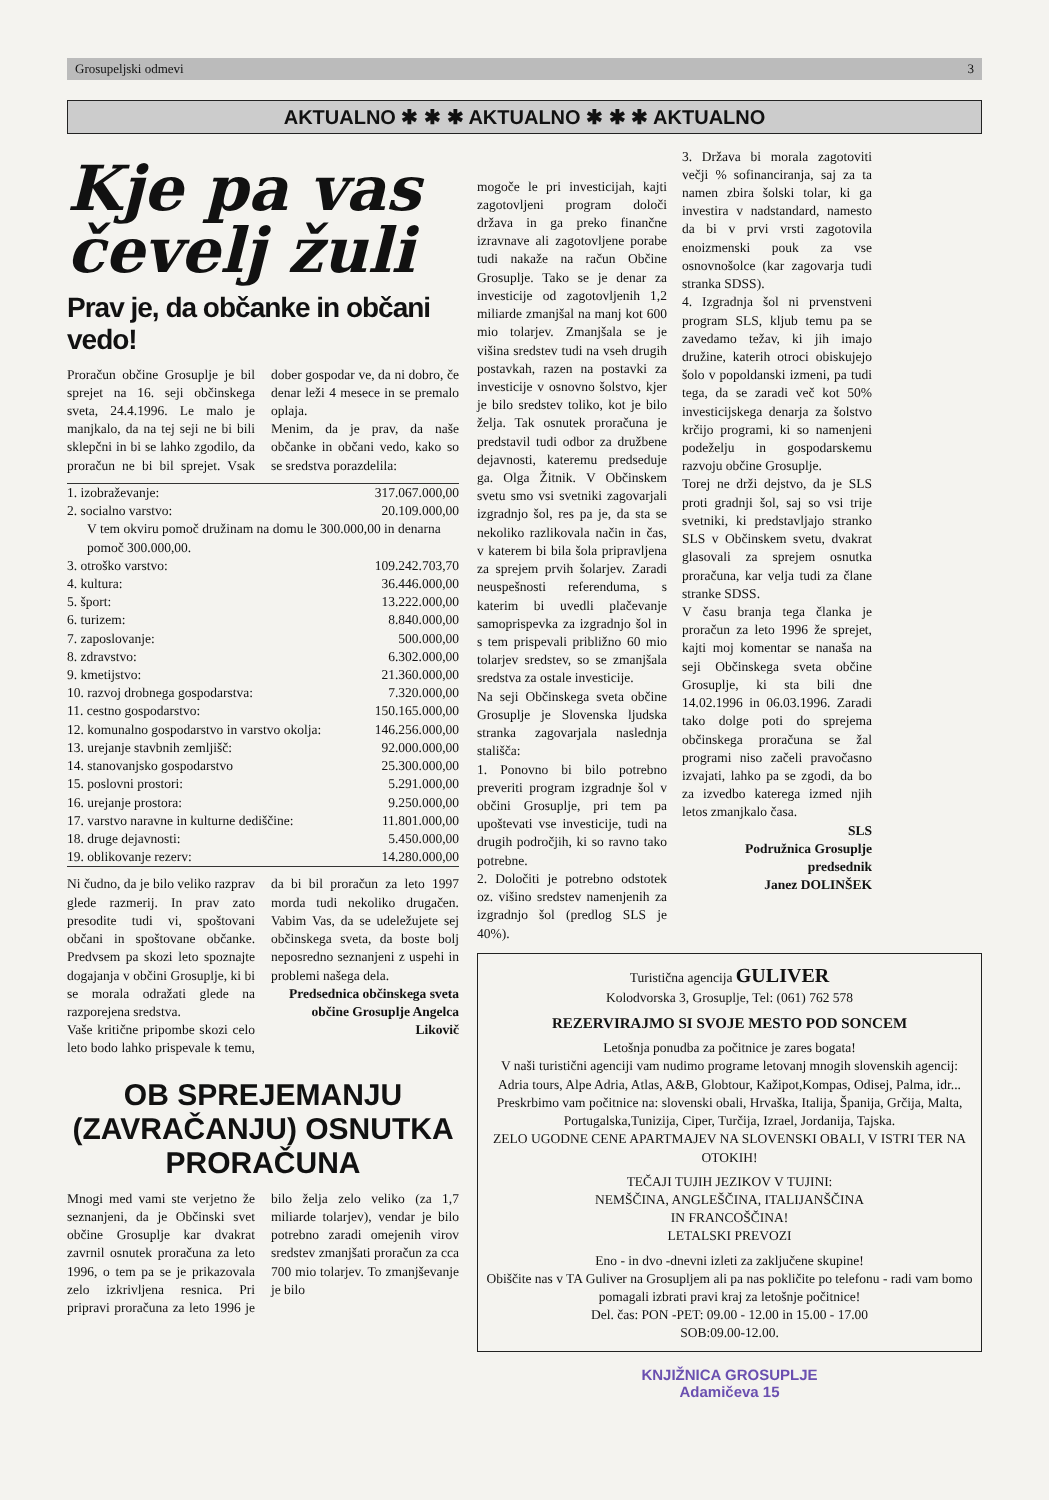Grosupeljski odmevi 3
AKTUALNO ✱ ✱ ✱ AKTUALNO ✱ ✱ ✱ AKTUALNO
Kje pa vas čevelj žuli
Prav je, da občanke in občani vedo!
Proračun občine Grosuplje je bil sprejet na 16. seji občinskega sveta, 24.4.1996. Le malo je manjkalo, da na tej seji ne bi bili sklepčni in bi se lahko zgodilo, da proračun ne bi bil sprejet. Vsak dober gospodar ve, da ni dobro, če denar leži 4 mesece in se premalo oplaja.
Menim, da je prav, da naše občanke in občani vedo, kako so se sredstva porazdelila:
| 1. izobraževanje: | 317.067.000,00 |
| 2. socialno varstvo: | 20.109.000,00 |
| V tem okviru pomoč družinam na domu le 300.000,00 in denarna pomoč 300.000,00. | |
| 3. otroško varstvo: | 109.242.703,70 |
| 4. kultura: | 36.446.000,00 |
| 5. šport: | 13.222.000,00 |
| 6. turizem: | 8.840.000,00 |
| 7. zaposlovanje: | 500.000,00 |
| 8. zdravstvo: | 6.302.000,00 |
| 9. kmetijstvo: | 21.360.000,00 |
| 10. razvoj drobnega gospodarstva: | 7.320.000,00 |
| 11. cestno gospodarstvo: | 150.165.000,00 |
| 12. komunalno gospodarstvo in varstvo okolja: | 146.256.000,00 |
| 13. urejanje stavbnih zemljišč: | 92.000.000,00 |
| 14. stanovanjsko gospodarstvo | 25.300.000,00 |
| 15. poslovni prostori: | 5.291.000,00 |
| 16. urejanje prostora: | 9.250.000,00 |
| 17. varstvo naravne in kulturne dediščine: | 11.801.000,00 |
| 18. druge dejavnosti: | 5.450.000,00 |
| 19. oblikovanje rezerv: | 14.280.000,00 |
Ni čudno, da je bilo veliko razprav glede razmerij. In prav zato presodite tudi vi, spoštovani občani in spoštovane občanke. Predvsem pa skozi leto spoznajte dogajanja v občini Grosuplje, ki bi se morala odražati glede na razporejena sredstva.
Vaše kritične pripombe skozi celo leto bodo lahko prispevale k temu, da bi bil proračun za leto 1997 morda tudi nekoliko drugačen. Vabim Vas, da se udeležujete sej občinskega sveta, da boste bolj neposredno seznanjeni z uspehi in problemi našega dela.
Predsednica občinskega sveta občine Grosuplje Angelca Likovič
OB SPREJEMANJU (ZAVRAČANJU) OSNUTKA PRORAČUNA
Mnogi med vami ste verjetno že seznanjeni, da je Občinski svet občine Grosuplje kar dvakrat zavrnil osnutek proračuna za leto 1996, o tem pa se je prikazovala zelo izkrivljena resnica. Pri pripravi proračuna za leto 1996 je bilo želja zelo veliko (za 1,7 miliarde tolarjev), vendar je bilo potrebno zaradi omejenih virov sredstev zmanjšati proračun za cca 700 mio tolarjev. To zmanjševanje je bilo
mogoče le pri investicijah, kajti zagotovljeni program določi država in ga preko finančne izravnave ali zagotovljene porabe tudi nakaže na račun Občine Grosuplje. Tako se je denar za investicije od zagotovljenih 1,2 miliarde zmanjšal na manj kot 600 mio tolarjev. Zmanjšala se je višina sredstev tudi na vseh drugih postavkah, razen na postavki za investicije v osnovno šolstvo, kjer je bilo sredstev toliko, kot je bilo želja. Tak osnutek proračuna je predstavil tudi odbor za družbene dejavnosti, kateremu predseduje ga. Olga Žitnik. V Občinskem svetu smo vsi svetniki zagovarjali izgradnjo šol, res pa je, da sta se nekoliko razlikovala način in čas, v katerem bi bila šola pripravljena za sprejem prvih šolarjev. Zaradi neuspešnosti referenduma, s katerim bi uvedli plačevanje samoprispevka za izgradnjo šol in s tem prispevali približno 60 mio tolarjev sredstev, so se zmanjšala sredstva za ostale investicije.
Na seji Občinskega sveta občine Grosuplje je Slovenska ljudska stranka zagovarjala naslednja stališča:
1. Ponovno bi bilo potrebno preveriti program izgradnje šol v občini Grosuplje, pri tem pa upoštevati vse investicije, tudi na drugih področjih, ki so ravno tako potrebne.
2. Določiti je potrebno odstotek oz. višino sredstev namenjenih za izgradnjo šol (predlog SLS je 40%).
3. Država bi morala zagotoviti večji % sofinanciranja, saj za ta namen zbira šolski tolar, ki ga investira v nadstandard, namesto da bi v prvi vrsti zagotovila enoizmenski pouk za vse osnovnošolce (kar zagovarja tudi stranka SDSS).
4. Izgradnja šol ni prvenstveni program SLS, kljub temu pa se zavedamo težav, ki jih imajo družine, katerih otroci obiskujejo šolo v popoldanski izmeni, pa tudi tega, da se zaradi več kot 50% investicijskega denarja za šolstvo krčijo programi, ki so namenjeni podeželju in gospodarskemu razvoju občine Grosuplje.
Torej ne drži dejstvo, da je SLS proti gradnji šol, saj so vsi trije svetniki, ki predstavljajo stranko SLS v Občinskem svetu, dvakrat glasovali za sprejem osnutka proračuna, kar velja tudi za člane stranke SDSS.
V času branja tega članka je proračun za leto 1996 že sprejet, kajti moj komentar se nanaša na seji Občinskega sveta občine Grosuplje, ki sta bili dne 14.02.1996 in 06.03.1996. Zaradi tako dolge poti do sprejema občinskega proračuna se žal programi niso začeli pravočasno izvajati, lahko pa se zgodi, da bo za izvedbo katerega izmed njih letos zmanjkalo časa.
SLS
Podružnica Grosuplje
predsednik
Janez DOLINŠEK
Turistična agencija GULIVER
Kolodvorska 3, Grosuplje, Tel: (061) 762 578
REZERVIRAJMO SI SVOJE MESTO POD SONCEM
Letošnja ponudba za počitnice je zares bogata!
V naši turistični agenciji vam nudimo programe letovanj mnogih slovenskih agencij: Adria tours, Alpe Adria, Atlas, A&B, Globtour, Kažipot,Kompas, Odisej, Palma, idr...
Preskrbimo vam počitnice na: slovenski obali, Hrvaška, Italija, Španija, Grčija, Malta, Portugalska,Tunizija, Ciper, Turčija, Izrael, Jordanija, Tajska.
ZELO UGODNE CENE APARTMAJEV NA SLOVENSKI OBALI, V ISTRI TER NA OTOKIH!
TEČAJI TUJIH JEZIKOV V TUJINI:
NEMŠČINA, ANGLEŠČINA, ITALIJANŠČINA
IN FRANCOŠČINA!
LETALSKI PREVOZI
Eno - in dvo -dnevni izleti za zaključene skupine!
Obiščite nas v TA Guliver na Grosupljem ali pa nas pokličite po telefonu - radi vam bomo pomagali izbrati pravi kraj za letošnje počitnice!
Del. čas: PON -PET: 09.00 - 12.00 in 15.00 - 17.00
SOB:09.00-12.00.
KNJIŽNICA GROSUPLJE
Adamičeva 15